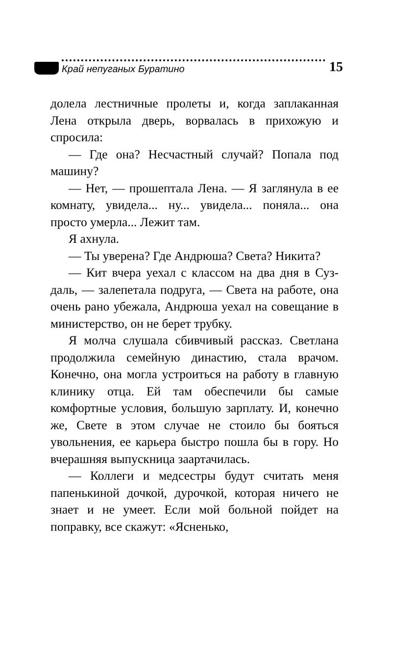Край непуганых Буратино
15
долела лестничные пролеты и, когда заплакан­ная Лена открыла дверь, ворвалась в прихожую и спросила:
— Где она? Несчастный случай? Попала под машину?
— Нет, — прошептала Лена. — Я заглянула в ее комнату, увидела... ну... увидела... поняла... она просто умерла... Лежит там.
Я ахнула.
— Ты уверена? Где Андрюша? Света? Ни­кита?
— Кит вчера уехал с классом на два дня в Суз­даль, — залепетала подруга, — Света на работе, она очень рано убежала, Андрюша уехал на со­вещание в министерство, он не берет трубку.
Я молча слушала сбивчивый рассказ. Свет­лана продолжила семейную династию, стала врачом. Конечно, она могла устроиться на ра­боту в главную клинику отца. Ей там обеспе­чили бы самые комфортные условия, большую зарплату. И, конечно же, Свете в этом случае не стоило бы бояться увольнения, ее карьера быстро пошла бы в гору. Но вчерашняя вы­пускница заартачилась.
— Коллеги и медсестры будут считать ме­ня папенькиной дочкой, дурочкой, которая ничего не знает и не умеет. Если мой больной пойдет на поправку, все скажут: «Ясненько,